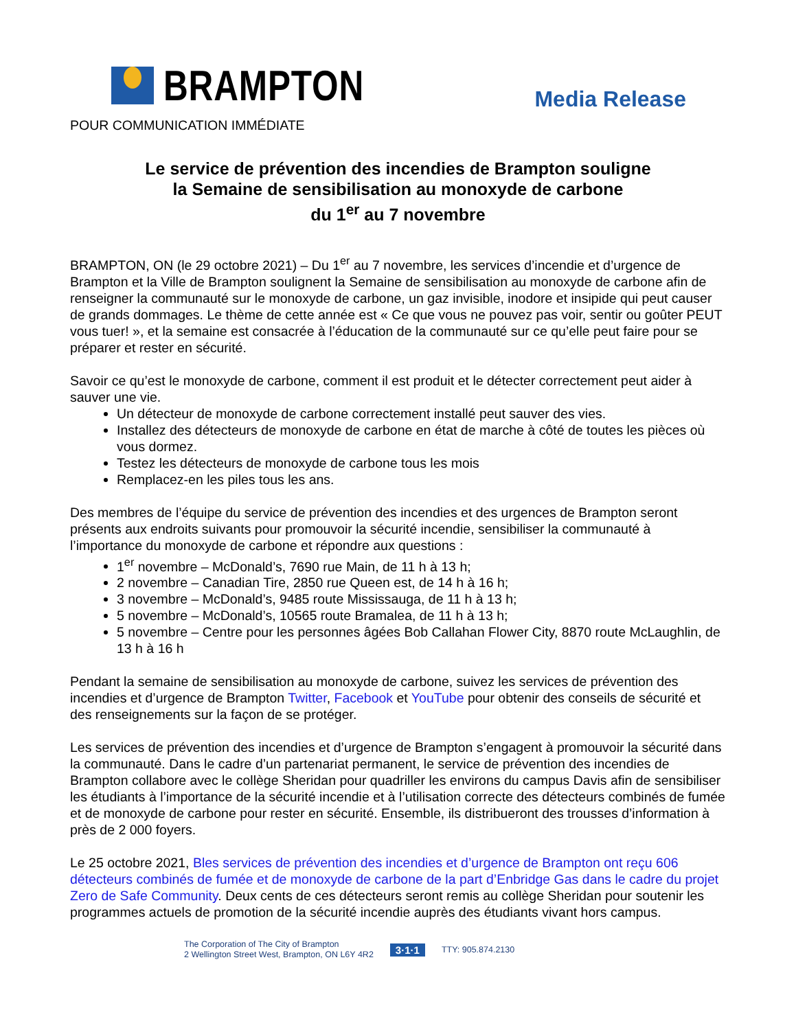BRAMPTON
Media Release
POUR COMMUNICATION IMMÉDIATE
Le service de prévention des incendies de Brampton souligne
la Semaine de sensibilisation au monoxyde de carbone
du 1<sup>er</sup> au 7 novembre
BRAMPTON, ON (le 29 octobre 2021) – Du 1<sup>er</sup> au 7 novembre, les services d’incendie et d’urgence de Brampton et la Ville de Brampton soulignent la Semaine de sensibilisation au monoxyde de carbone afin de renseigner la communauté sur le monoxyde de carbone, un gaz invisible, inodore et insipide qui peut causer de grands dommages. Le thème de cette année est « Ce que vous ne pouvez pas voir, sentir ou goûter PEUT vous tuer! », et la semaine est consacrée à l’éducation de la communauté sur ce qu’elle peut faire pour se préparer et rester en sécurité.
Savoir ce qu’est le monoxyde de carbone, comment il est produit et le détecter correctement peut aider à sauver une vie.
Un détecteur de monoxyde de carbone correctement installé peut sauver des vies.
Installez des détecteurs de monoxyde de carbone en état de marche à côté de toutes les pièces où vous dormez.
Testez les détecteurs de monoxyde de carbone tous les mois
Remplacez-en les piles tous les ans.
Des membres de l’équipe du service de prévention des incendies et des urgences de Brampton seront présents aux endroits suivants pour promouvoir la sécurité incendie, sensibiliser la communauté à l’importance du monoxyde de carbone et répondre aux questions :
1<sup>er</sup> novembre – McDonald’s, 7690 rue Main, de 11 h à 13 h;
2 novembre – Canadian Tire, 2850 rue Queen est, de 14 h à 16 h;
3 novembre – McDonald’s, 9485 route Mississauga, de 11 h à 13 h;
5 novembre – McDonald’s, 10565 route Bramalea, de 11 h à 13 h;
5 novembre – Centre pour les personnes âgées Bob Callahan Flower City, 8870 route McLaughlin, de 13 h à 16 h
Pendant la semaine de sensibilisation au monoxyde de carbone, suivez les services de prévention des incendies et d’urgence de Brampton Twitter, Facebook et YouTube pour obtenir des conseils de sécurité et des renseignements sur la façon de se protéger.
Les services de prévention des incendies et d’urgence de Brampton s’engagent à promouvoir la sécurité dans la communauté. Dans le cadre d’un partenariat permanent, le service de prévention des incendies de Brampton collabore avec le collège Sheridan pour quadriller les environs du campus Davis afin de sensibiliser les étudiants à l’importance de la sécurité incendie et à l’utilisation correcte des détecteurs combinés de fumée et de monoxyde de carbone pour rester en sécurité. Ensemble, ils distribueront des trousses d’information à près de 2 000 foyers.
Le 25 octobre 2021, Bles services de prévention des incendies et d’urgence de Brampton ont reçu 606 détecteurs combinés de fumée et de monoxyde de carbone de la part d’Enbridge Gas dans le cadre du projet Zero de Safe Community. Deux cents de ces détecteurs seront remis au collège Sheridan pour soutenir les programmes actuels de promotion de la sécurité incendie auprès des étudiants vivant hors campus.
The Corporation of The City of Brampton
2 Wellington Street West, Brampton, ON L6Y 4R2
3·1·1
TTY: 905.874.2130